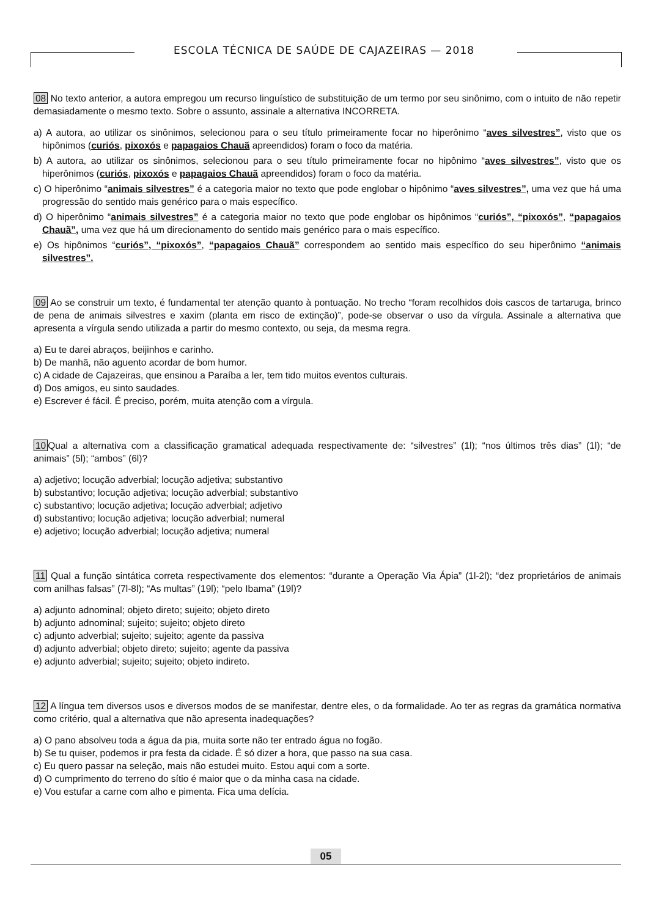ESCOLA TÉCNICA DE SAÚDE DE CAJAZEIRAS — 2018
08 No texto anterior, a autora empregou um recurso linguístico de substituição de um termo por seu sinônimo, com o intuito de não repetir demasiadamente o mesmo texto. Sobre o assunto, assinale a alternativa INCORRETA.
a) A autora, ao utilizar os sinônimos, selecionou para o seu título primeiramente focar no hiperônimo “aves silvestres”, visto que os hipônimos (curiós, pixoxós e papagaios Chauã apreendidos) foram o foco da matéria.
b) A autora, ao utilizar os sinônimos, selecionou para o seu título primeiramente focar no hipônimo “aves silvestres”, visto que os hiperônimos (curiós, pixoxós e papagaios Chauã apreendidos) foram o foco da matéria.
c) O hiperônimo “animais silvestres” é a categoria maior no texto que pode englobar o hipônimo “aves silvestres”, uma vez que há uma progressão do sentido mais genérico para o mais específico.
d) O hiperônimo “animais silvestres” é a categoria maior no texto que pode englobar os hipônimos “curiós”, “pixoxós”, “papagaios Chauã”, uma vez que há um direcionamento do sentido mais genérico para o mais específico.
e) Os hipônimos “curiós”, “pixoxós”, “papagaios Chauã” correspondem ao sentido mais específico do seu hiperônimo “animais silvestres”.
09 Ao se construir um texto, é fundamental ter atenção quanto à pontuação. No trecho “foram recolhidos dois cascos de tartaruga, brinco de pena de animais silvestres e xaxim (planta em risco de extinção)”, pode-se observar o uso da vírgula. Assinale a alternativa que apresenta a vírgula sendo utilizada a partir do mesmo contexto, ou seja, da mesma regra.
a) Eu te darei abraços, beijinhos e carinho.
b) De manhã, não aguento acordar de bom humor.
c) A cidade de Cajazeiras, que ensinou a Paraíba a ler, tem tido muitos eventos culturais.
d) Dos amigos, eu sinto saudades.
e) Escrever é fácil. É preciso, porém, muita atenção com a vírgula.
10 Qual a alternativa com a classificação gramatical adequada respectivamente de: “silvestres” (1l); “nos últimos três dias” (1l); “de animais” (5l); “ambos” (6l)?
a) adjetivo; locução adverbial; locução adjetiva; substantivo
b) substantivo; locução adjetiva; locução adverbial; substantivo
c) substantivo; locução adjetiva; locução adverbial; adjetivo
d) substantivo; locução adjetiva; locução adverbial; numeral
e) adjetivo; locução adverbial; locução adjetiva; numeral
11 Qual a função sintática correta respectivamente dos elementos: “durante a Operação Via Ápia” (1l-2l); “dez proprietários de animais com anilhas falsas” (7l-8l); “As multas” (19l); “pelo Ibama” (19l)?
a) adjunto adnominal; objeto direto; sujeito; objeto direto
b) adjunto adnominal; sujeito; sujeito; objeto direto
c) adjunto adverbial; sujeito; sujeito; agente da passiva
d) adjunto adverbial; objeto direto; sujeito; agente da passiva
e) adjunto adverbial; sujeito; sujeito; objeto indireto.
12 A língua tem diversos usos e diversos modos de se manifestar, dentre eles, o da formalidade. Ao ter as regras da gramática normativa como critério, qual a alternativa que não apresenta inadequações?
a) O pano absolveu toda a água da pia, muita sorte não ter entrado água no fogão.
b) Se tu quiser, podemos ir pra festa da cidade. É só dizer a hora, que passo na sua casa.
c) Eu quero passar na seleção, mais não estudei muito. Estou aqui com a sorte.
d) O cumprimento do terreno do sítio é maior que o da minha casa na cidade.
e) Vou estufar a carne com alho e pimenta. Fica uma delícia.
05